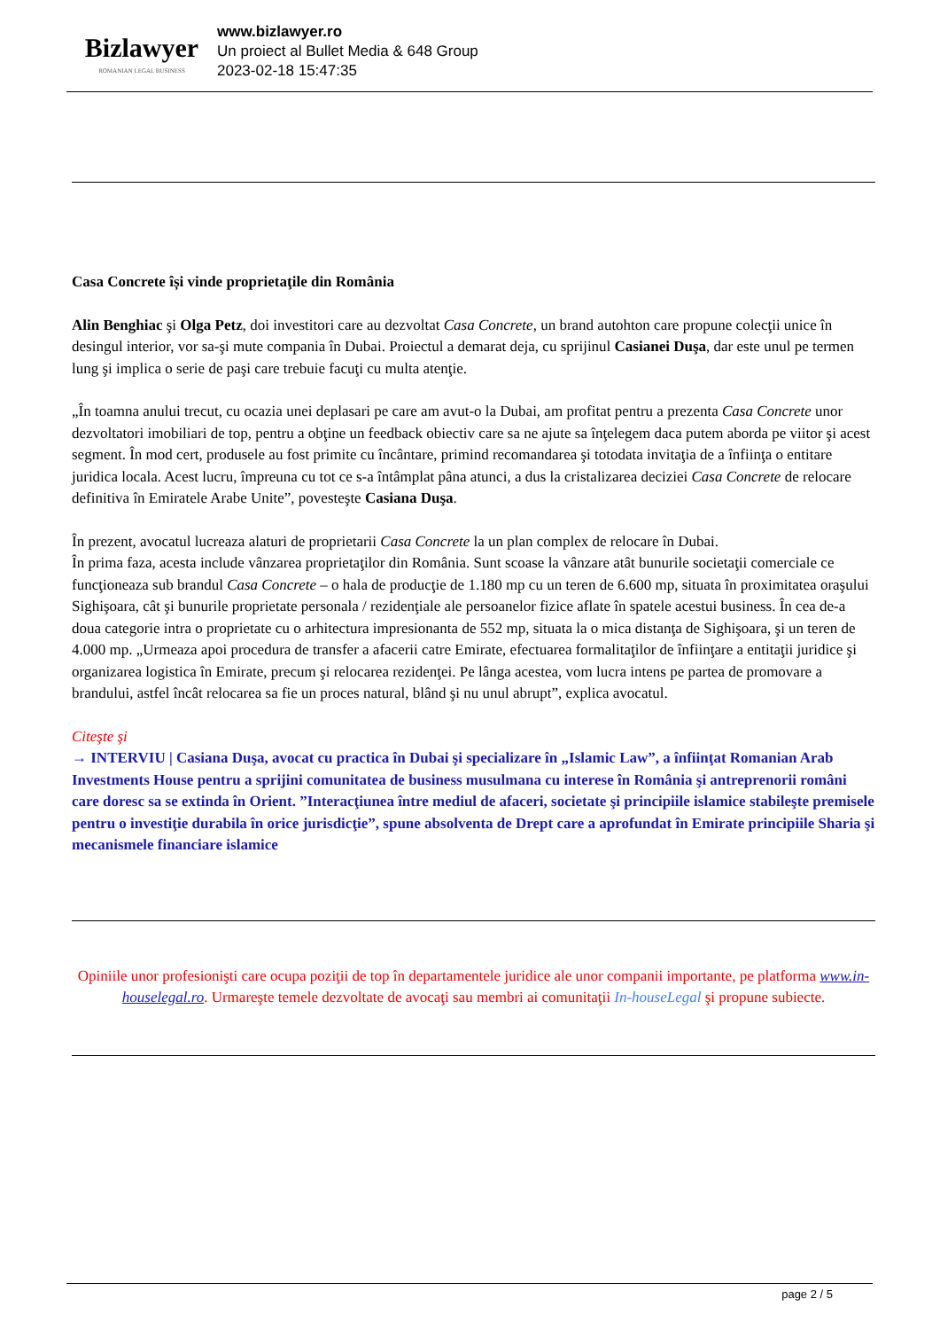Bizlawyer
ROMANIAN LEGAL BUSINESS
www.bizlawyer.ro
Un proiect al Bullet Media & 648 Group
2023-02-18 15:47:35
Casa Concrete își vinde proprietaţile din România
Alin Benghiac şi Olga Petz, doi investitori care au dezvoltat Casa Concrete, un brand autohton care propune colecţii unice în desingul interior, vor sa-şi mute compania în Dubai. Proiectul a demarat deja, cu sprijinul Casianei Duşa, dar este unul pe termen lung şi implica o serie de paşi care trebuie facuţi cu multa atenţie.
„În toamna anului trecut, cu ocazia unei deplasari pe care am avut-o la Dubai, am profitat pentru a prezenta Casa Concrete unor dezvoltatori imobiliari de top, pentru a obţine un feedback obiectiv care sa ne ajute sa înţelegem daca putem aborda pe viitor şi acest segment. În mod cert, produsele au fost primite cu încântare, primind recomandarea şi totodata invitaţia de a înfiinţa o entitare juridica locala. Acest lucru, împreuna cu tot ce s-a întâmplat pâna atunci, a dus la cristalizarea deciziei Casa Concrete de relocare definitiva în Emiratele Arabe Unite”, povesteşte Casiana Duşa.
În prezent, avocatul lucreaza alaturi de proprietarii Casa Concrete la un plan complex de relocare în Dubai.
În prima faza, acesta include vânzarea proprietaţilor din România. Sunt scoase la vânzare atât bunurile societaţii comerciale ce funcţioneaza sub brandul Casa Concrete – o hala de producţie de 1.180 mp cu un teren de 6.600 mp, situata în proximitatea oraşului Sighişoara, cât şi bunurile proprietate personala / rezidenţiale ale persoanelor fizice aflate în spatele acestui business. În cea de-a doua categorie intra o proprietate cu o arhitectura impresionanta de 552 mp, situata la o mica distanţa de Sighişoara, şi un teren de 4.000 mp. „Urmeaza apoi procedura de transfer a afacerii catre Emirate, efectuarea formalitaţilor de înfiinţare a entitaţii juridice şi organizarea logistica în Emirate, precum şi relocarea rezidenţei. Pe lânga acestea, vom lucra intens pe partea de promovare a brandului, astfel încât relocarea sa fie un proces natural, blând şi nu unul abrupt”, explica avocatul.
Citeşte şi
→ INTERVIU | Casiana Duşa, avocat cu practica în Dubai şi specializare în „Islamic Law”, a înfiinţat Romanian Arab Investments House pentru a sprijini comunitatea de business musulmana cu interese în România şi antreprenorii români care doresc sa se extinda în Orient. ”Interacţiunea între mediul de afaceri, societate şi principiile islamice stabileşte premisele pentru o investiţie durabila în orice jurisdicţie”, spune absolventa de Drept care a aprofundat în Emirate principiile Sharia şi mecanismele financiare islamice
Opiniile unor profesionişti care ocupa poziţii de top în departamentele juridice ale unor companii importante, pe platforma www.in-houselegal.ro. Urmareşte temele dezvoltate de avocaţi sau membri ai comunitaţii In-houseLegal şi propune subiecte.
page 2 / 5